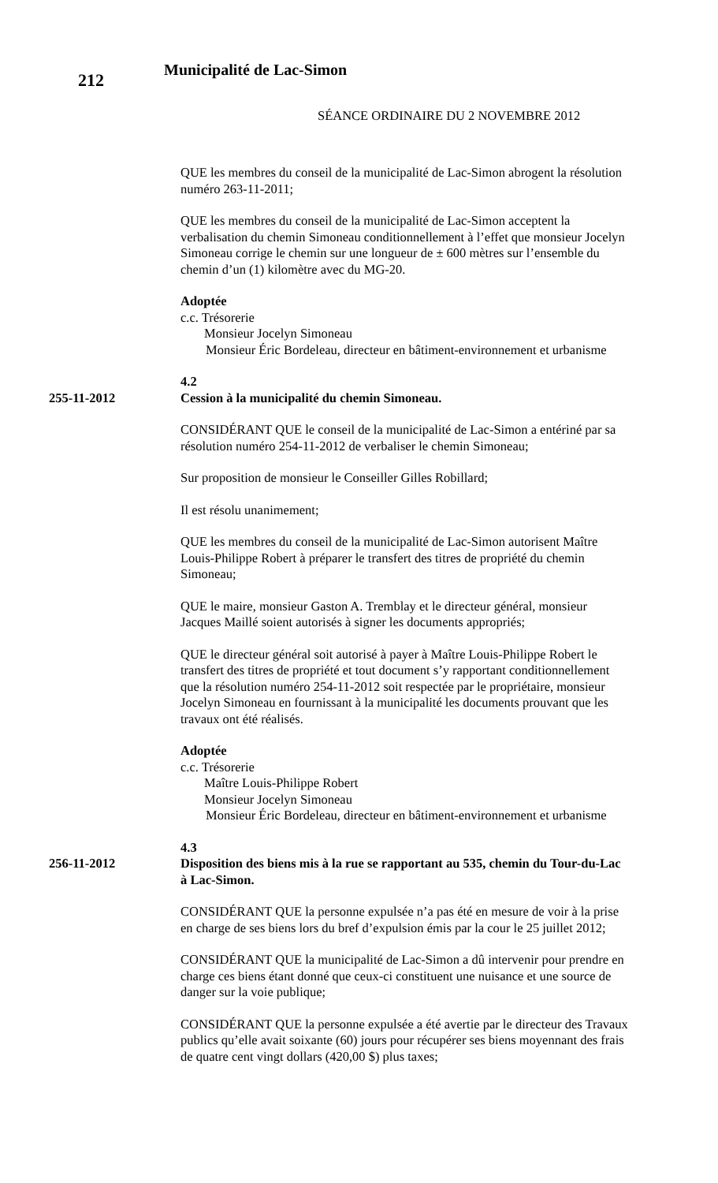212
Municipalité de Lac-Simon
SÉANCE ORDINAIRE DU 2 NOVEMBRE 2012
QUE les membres du conseil de la municipalité de Lac-Simon abrogent la résolution numéro 263-11-2011;
QUE les membres du conseil de la municipalité de Lac-Simon acceptent la verbalisation du chemin Simoneau conditionnellement à l’effet que monsieur Jocelyn Simoneau corrige le chemin sur une longueur de ± 600 mètres sur l’ensemble du chemin d’un (1) kilomètre avec du MG-20.
Adoptée
c.c. Trésorerie
Monsieur Jocelyn Simoneau
Monsieur Éric Bordeleau, directeur en bâtiment-environnement et urbanisme
4.2
255-11-2012 Cession à la municipalité du chemin Simoneau.
CONSIDÉRANT QUE le conseil de la municipalité de Lac-Simon a entériné par sa résolution numéro 254-11-2012 de verbaliser le chemin Simoneau;
Sur proposition de monsieur le Conseiller Gilles Robillard;
Il est résolu unanimement;
QUE les membres du conseil de la municipalité de Lac-Simon autorisent Maître Louis-Philippe Robert à préparer le transfert des titres de propriété du chemin Simoneau;
QUE le maire, monsieur Gaston A. Tremblay et le directeur général, monsieur Jacques Maillé soient autorisés à signer les documents appropriés;
QUE le directeur général soit autorisé à payer à Maître Louis-Philippe Robert le transfert des titres de propriété et tout document s’y rapportant conditionnellement que la résolution numéro 254-11-2012 soit respectée par le propriétaire, monsieur Jocelyn Simoneau en fournissant à la municipalité les documents prouvant que les travaux ont été réalisés.
Adoptée
c.c. Trésorerie
Maître Louis-Philippe Robert
Monsieur Jocelyn Simoneau
Monsieur Éric Bordeleau, directeur en bâtiment-environnement et urbanisme
4.3
256-11-2012 Disposition des biens mis à la rue se rapportant au 535, chemin du Tour-du-Lac à Lac-Simon.
CONSIDÉRANT QUE la personne expulsée n’a pas été en mesure de voir à la prise en charge de ses biens lors du bref d’expulsion émis par la cour le 25 juillet 2012;
CONSIDÉRANT QUE la municipalité de Lac-Simon a dû intervenir pour prendre en charge ces biens étant donné que ceux-ci constituent une nuisance et une source de danger sur la voie publique;
CONSIDÉRANT QUE la personne expulsée a été avertie par le directeur des Travaux publics qu’elle avait soixante (60) jours pour récupérer ses biens moyennant des frais de quatre cent vingt dollars (420,00 $) plus taxes;